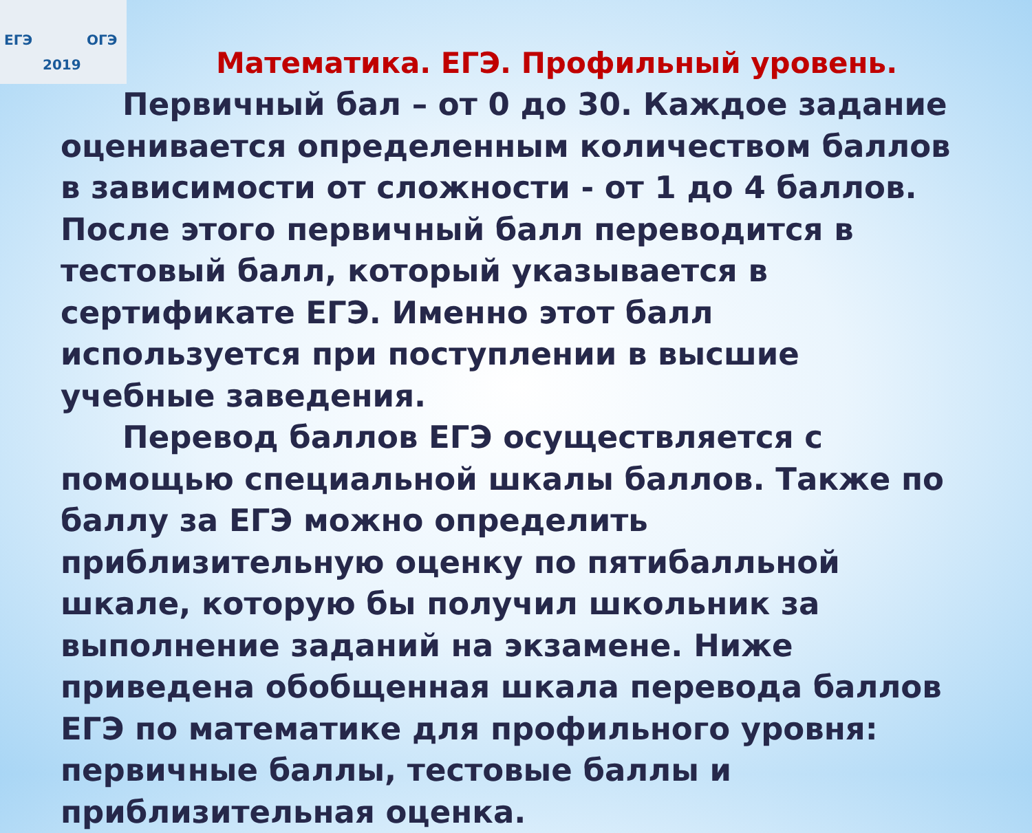ЕГЭ ОГЭ
2019
Математика. ЕГЭ. Профильный уровень.
  Первичный бал – от 0 до 30. Каждое задание оценивается определенным количеством баллов в зависимости от сложности - от 1 до 4 баллов. После этого первичный балл переводится в тестовый балл, который указывается в сертификате ЕГЭ. Именно этот балл используется при поступлении в высшие учебные заведения.
  Перевод баллов ЕГЭ осуществляется с помощью специальной шкалы баллов. Также по баллу за ЕГЭ можно определить приблизительную оценку по пятибалльной шкале, которую бы получил школьник за выполнение заданий на экзамене. Ниже приведена обобщенная шкала перевода баллов ЕГЭ по математике для профильного уровня: первичные баллы, тестовые баллы и приблизительная оценка.